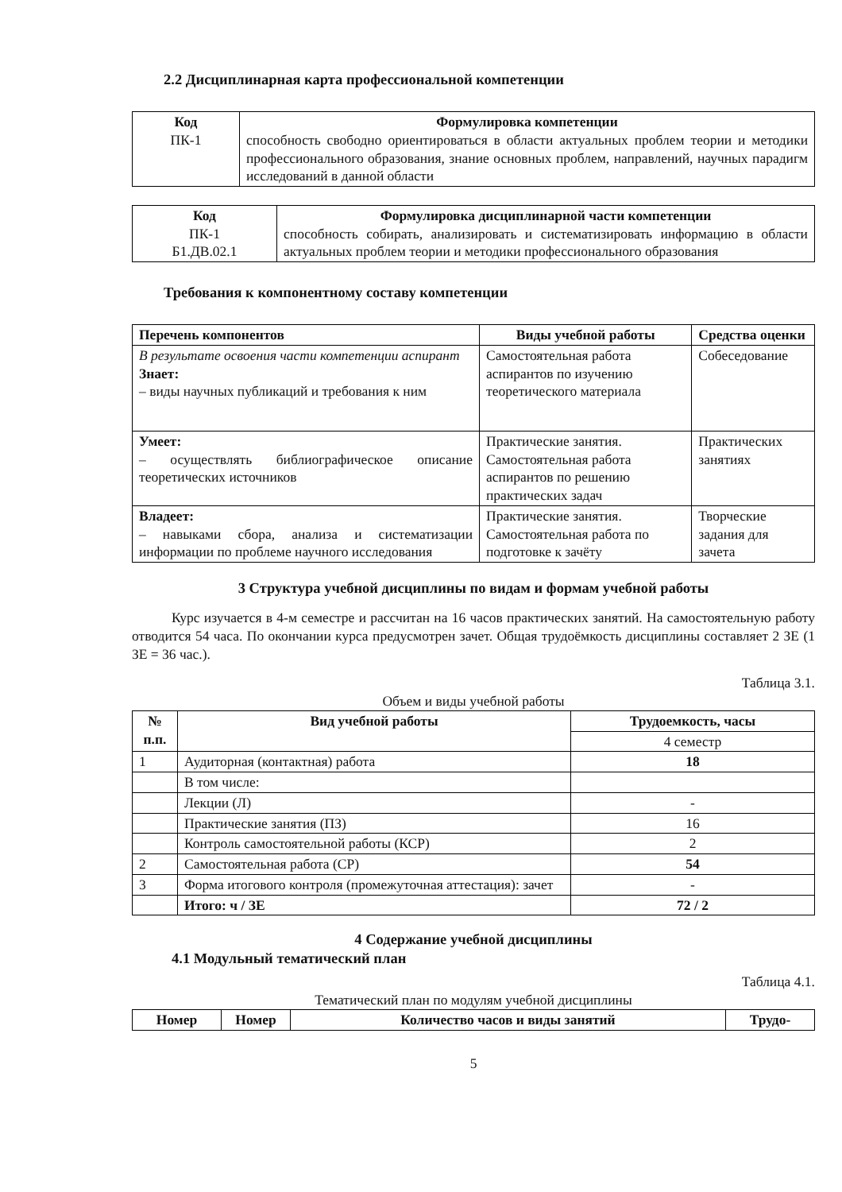2.2 Дисциплинарная карта профессиональной компетенции
| Код ПК-1 | Формулировка компетенции способность свободно ориентироваться в области актуальных проблем теории и методики профессионального образования, знание основных проблем, направлений, научных парадигм исследований в данной области |
| Код ПК-1 Б1.ДВ.02.1 | Формулировка дисциплинарной части компетенции способность собирать, анализировать и систематизировать информацию в области актуальных проблем теории и методики профессионального образования |
Требования к компонентному составу компетенции
| Перечень компонентов | Виды учебной работы | Средства оценки |
| --- | --- | --- |
| В результате освоения части компетенции аспирант Знает: – виды научных публикаций и требования к ним | Самостоятельная работа аспирантов по изучению теоретического материала | Собеседование |
| Умеет: – осуществлять библиографическое описание теоретических источников | Практические занятия. Самостоятельная работа аспирантов по решению практических задач | Практических занятиях |
| Владеет: – навыками сбора, анализа и систематизации информации по проблеме научного исследования | Практические занятия. Самостоятельная работа по подготовке к зачёту | Творческие задания для зачета |
3 Структура учебной дисциплины по видам и формам учебной работы
Курс изучается в 4-м семестре и рассчитан на 16 часов практических занятий. На самостоятельную работу отводится 54 часа. По окончании курса предусмотрен зачет. Общая трудоёмкость дисциплины составляет 2 ЗЕ (1 ЗЕ = 36 час.).
Таблица 3.1.
Объем и виды учебной работы
| № п.п. | Вид учебной работы | Трудоемкость, часы |
| --- | --- | --- |
| | | 4 семестр |
| 1 | Аудиторная (контактная) работа | 18 |
| | В том числе: | |
| | Лекции (Л) | - |
| | Практические занятия (ПЗ) | 16 |
| | Контроль самостоятельной работы (КСР) | 2 |
| 2 | Самостоятельная работа (СР) | 54 |
| 3 | Форма итогового контроля (промежуточная аттестация): зачет | - |
| | Итого: ч / ЗЕ | 72 / 2 |
4 Содержание учебной дисциплины
4.1 Модульный тематический план
Таблица 4.1.
Тематический план по модулям учебной дисциплины
| Номер | Номер | Количество часов и виды занятий | Трудо- |
| --- | --- | --- | --- |
5